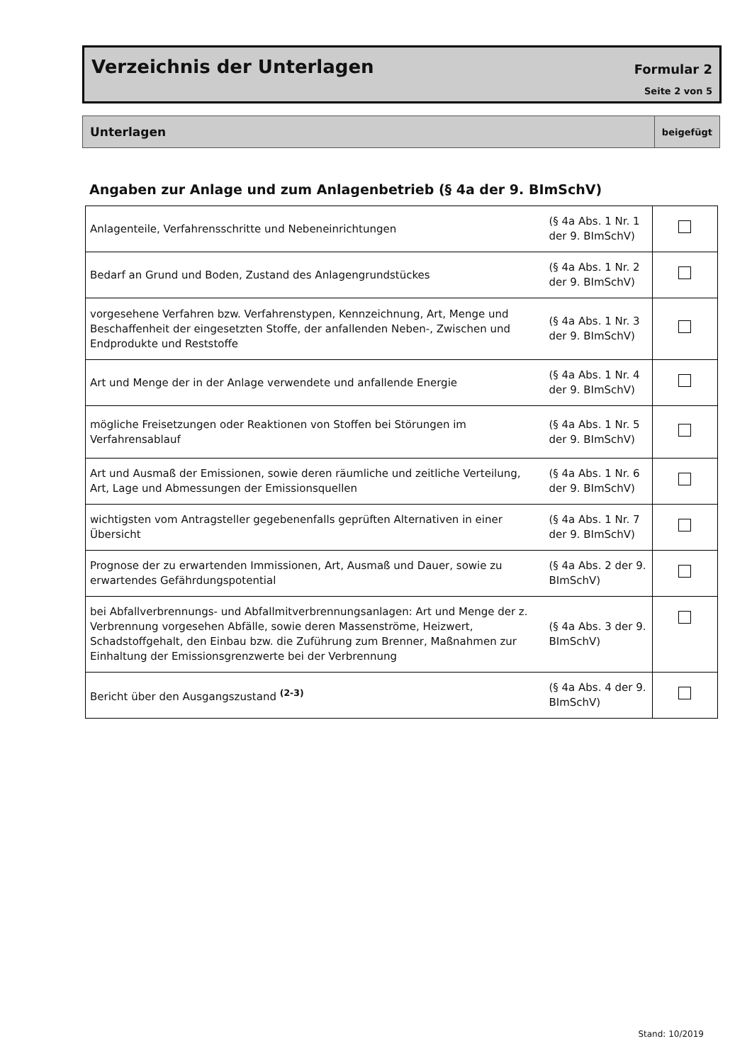Verzeichnis der Unterlagen Formular 2
Seite 2 von 5
| Unterlagen | beigefügt |
Angaben zur Anlage und zum Anlagenbetrieb (§ 4a der 9. BImSchV)
| Anlagenteile, Verfahrensschritte und Nebeneinrichtungen | (§ 4a Abs. 1 Nr. 1 der 9. BImSchV) | |
| Bedarf an Grund und Boden, Zustand des Anlagengrundstückes | (§ 4a Abs. 1 Nr. 2 der 9. BImSchV) | |
| vorgesehene Verfahren bzw. Verfahrenstypen, Kennzeichnung, Art, Menge und Beschaffenheit der eingesetzten Stoffe, der anfallenden Neben-, Zwischen und Endprodukte und Reststoffe | (§ 4a Abs. 1 Nr. 3 der 9. BImSchV) | |
| Art und Menge der in der Anlage verwendete und anfallende Energie | (§ 4a Abs. 1 Nr. 4 der 9. BImSchV) | |
| mögliche Freisetzungen oder Reaktionen von Stoffen bei Störungen im Verfahrensablauf | (§ 4a Abs. 1 Nr. 5 der 9. BImSchV) | |
| Art und Ausmaß der Emissionen, sowie deren räumliche und zeitliche Verteilung, Art, Lage und Abmessungen der Emissionsquellen | (§ 4a Abs. 1 Nr. 6 der 9. BImSchV) | |
| wichtigsten vom Antragsteller gegebenenfalls geprüften Alternativen in einer Übersicht | (§ 4a Abs. 1 Nr. 7 der 9. BImSchV) | |
| Prognose der zu erwartenden Immissionen, Art, Ausmaß und Dauer, sowie zu erwartendes Gefährdungspotential | (§ 4a Abs. 2 der 9. BImSchV) | |
| bei Abfallverbrennungs- und Abfallmitverbrennungsanlagen: Art und Menge der z. Verbrennung vorgesehen Abfälle, sowie deren Massenströme, Heizwert, Schadstoffgehalt, den Einbau bzw. die Zuführung zum Brenner, Maßnahmen zur Einhaltung der Emissionsgrenzwerte bei der Verbrennung | (§ 4a Abs. 3 der 9. BImSchV) | |
| Bericht über den Ausgangszustand <sup>(2-3)</sup> | (§ 4a Abs. 4 der 9. BImSchV) | |
Stand: 10/2019